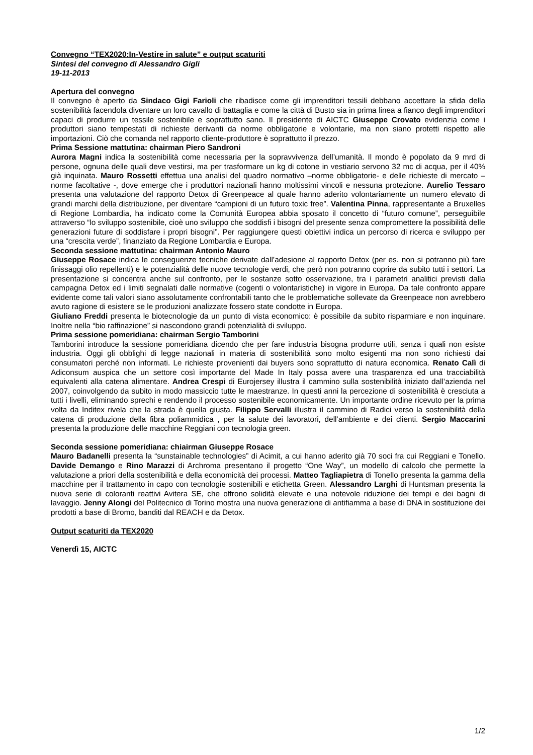Convegno “TEX2020:In-Vestire in salute” e output scaturiti
Sintesi del convegno di Alessandro Gigli
19-11-2013
Apertura del convegno
Il convegno è aperto da Sindaco Gigi Farioli che ribadisce come gli imprenditori tessili debbano accettare la sfida della sostenibilità facendola diventare un loro cavallo di battaglia e come la città di Busto sia in prima linea a fianco degli imprenditori capaci di produrre un tessile sostenibile e soprattutto sano. Il presidente di AICTC Giuseppe Crovato evidenzia come i produttori siano tempestati di richieste derivanti da norme obbligatorie e volontarie, ma non siano protetti rispetto alle importazioni. Ciò che comanda nel rapporto cliente-produttore è soprattutto il prezzo.
Prima Sessione mattutina: chairman Piero Sandroni
Aurora Magni indica la sostenibilità come necessaria per la sopravvivenza dell’umanità. Il mondo è popolato da 9 mrd di persone, ognuna delle quali deve vestirsi, ma per trasformare un kg di cotone in vestiario servono 32 mc di acqua, per il 40% già inquinata. Mauro Rossetti effettua una analisi del quadro normativo –norme obbligatorie- e delle richieste di mercato – norme facoltative -, dove emerge che i produttori nazionali hanno moltissimi vincoli e nessuna protezione. Aurelio Tessaro presenta una valutazione del rapporto Detox di Greenpeace al quale hanno aderito volontariamente un numero elevato di grandi marchi della distribuzione, per diventare “campioni di un futuro toxic free”. Valentina Pinna, rappresentante a Bruxelles di Regione Lombardia, ha indicato come la Comunità Europea abbia sposato il concetto di “futuro comune”, perseguibile attraverso “lo sviluppo sostenibile, cioè uno sviluppo che soddisfi i bisogni del presente senza compromettere la possibilità delle generazioni future di soddisfare i propri bisogni”. Per raggiungere questi obiettivi indica un percorso di ricerca e sviluppo per una “crescita verde”, finanziato da Regione Lombardia e Europa.
Seconda sessione mattutina: chairman Antonio Mauro
Giuseppe Rosace indica le conseguenze tecniche derivate dall’adesione al rapporto Detox (per es. non si potranno più fare finissaggi olio repellenti) e le potenzialità delle nuove tecnologie verdi, che però non potranno coprire da subito tutti i settori. La presentazione si concentra anche sul confronto, per le sostanze sotto osservazione, tra i parametri analitici previsti dalla campagna Detox ed i limiti segnalati dalle normative (cogenti o volontaristiche) in vigore in Europa. Da tale confronto appare evidente come tali valori siano assolutamente confrontabili tanto che le problematiche sollevate da Greenpeace non avrebbero avuto ragione di esistere se le produzioni analizzate fossero state condotte in Europa.
Giuliano Freddi presenta le biotecnologie da un punto di vista economico: è possibile da subito risparmiare e non inquinare. Inoltre nella “bio raffinazione” si nascondono grandi potenzialità di sviluppo.
Prima sessione pomeridiana: chairman Sergio Tamborini
Tamborini introduce la sessione pomeridiana dicendo che per fare industria bisogna produrre utili, senza i quali non esiste industria. Oggi gli obblighi di legge nazionali in materia di sostenibilità sono molto esigenti ma non sono richiesti dai consumatori perché non informati. Le richieste provenienti dai buyers sono soprattutto di natura economica. Renato Calì di Adiconsum auspica che un settore così importante del Made In Italy possa avere una trasparenza ed una tracciabilità equivalenti alla catena alimentare. Andrea Crespi di Eurojersey illustra il cammino sulla sostenibilità iniziato dall’azienda nel 2007, coinvolgendo da subito in modo massiccio tutte le maestranze. In questi anni la percezione di sostenibilità è cresciuta a tutti i livelli, eliminando sprechi e rendendo il processo sostenibile economicamente. Un importante ordine ricevuto per la prima volta da Inditex rivela che la strada è quella giusta. Filippo Servalli illustra il cammino di Radici verso la sostenibilità della catena di produzione della fibra poliammidica , per la salute dei lavoratori, dell’ambiente e dei clienti. Sergio Maccarini presenta la produzione delle macchine Reggiani con tecnologia green.
Seconda sessione pomeridiana: chiairman Giuseppe Rosace
Mauro Badanelli presenta la “sunstainable technologies” di Acimit, a cui hanno aderito già 70 soci fra cui Reggiani e Tonello. Davide Demango e Rino Marazzi di Archroma presentano il progetto “One Way”, un modello di calcolo che permette la valutazione a priori della sostenibilità e della economicità dei processi. Matteo Tagliapietra di Tonello presenta la gamma della macchine per il trattamento in capo con tecnologie sostenibili e etichetta Green. Alessandro Larghi di Huntsman presenta la nuova serie di coloranti reattivi Avitera SE, che offrono solidità elevate e una notevole riduzione dei tempi e dei bagni di lavaggio. Jenny Alongi del Politecnico di Torino mostra una nuova generazione di antifiamma a base di DNA in sostituzione dei prodotti a base di Bromo, banditi dal REACH e da Detox.
Output scaturiti da TEX2020
Venerdì 15, AICTC
1/2